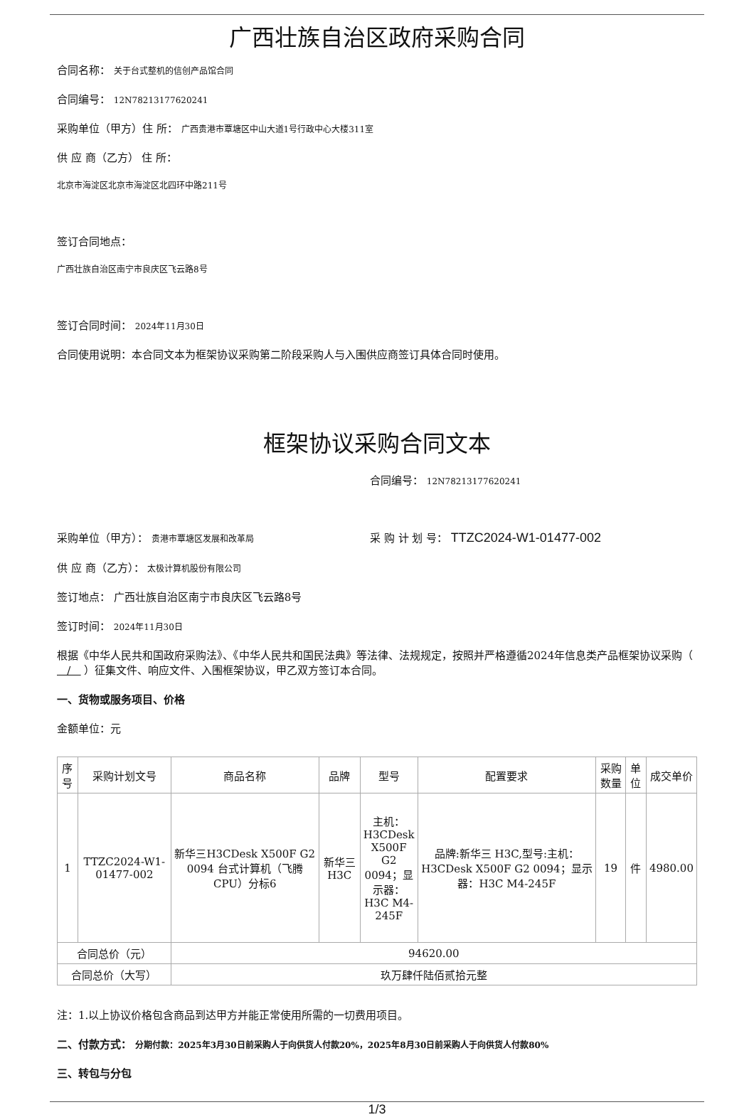广西壮族自治区政府采购合同
合同名称： 关于台式整机的信创产品馆合同
合同编号： 12N78213177620241
采购单位（甲方）住 所： 广西贵港市覃塘区中山大道1号行政中心大楼311室
供 应 商（乙方） 住 所：
北京市海淀区北京市海淀区北四环中路211号
签订合同地点：
广西壮族自治区南宁市良庆区飞云路8号
签订合同时间： 2024年11月30日
合同使用说明：本合同文本为框架协议采购第二阶段采购人与入围供应商签订具体合同时使用。
框架协议采购合同文本
合同编号： 12N78213177620241
采购单位（甲方）： 贵港市覃塘区发展和改革局 采 购 计 划 号： TTZC2024-W1-01477-002
供 应 商（乙方）： 太极计算机股份有限公司
签订地点： 广西壮族自治区南宁市良庆区飞云路8号
签订时间： 2024年11月30日
根据《中华人民共和国政府采购法》、《中华人民共和国民法典》等法律、法规规定，按照并严格遵循2024年信息类产品框架协议采购（ / ）征集文件、响应文件、入围框架协议，甲乙双方签订本合同。
一、货物或服务项目、价格
金额单位：元
| 序号 | 采购计划文号 | 商品名称 | 品牌 | 型号 | 配置要求 | 采购数量 | 单位 | 成交单价 |
| --- | --- | --- | --- | --- | --- | --- | --- | --- |
| 1 | TTZC2024-W1-01477-002 | 新华三H3CDesk X500F G2 0094 台式计算机（飞腾CPU）分标6 | 新华三H3C | 主机：H3CDesk X500F G2 0094；显示器：H3C M4-245F | 品牌:新华三 H3C,型号:主机：H3CDesk X500F G2 0094；显示器：H3C M4-245F | 19 | 件 | 4980.00 |
| 合同总价（元） | | 94620.00 | | | | | | |
| 合同总价（大写） | | 玖万肆仟陆佰贰拾元整 | | | | | | |
注：1.以上协议价格包含商品到达甲方并能正常使用所需的一切费用项目。
二、付款方式： 分期付款：2025年3月30日前采购人于向供货人付款20%，2025年8月30日前采购人于向供货人付款80%
三、转包与分包
1/3